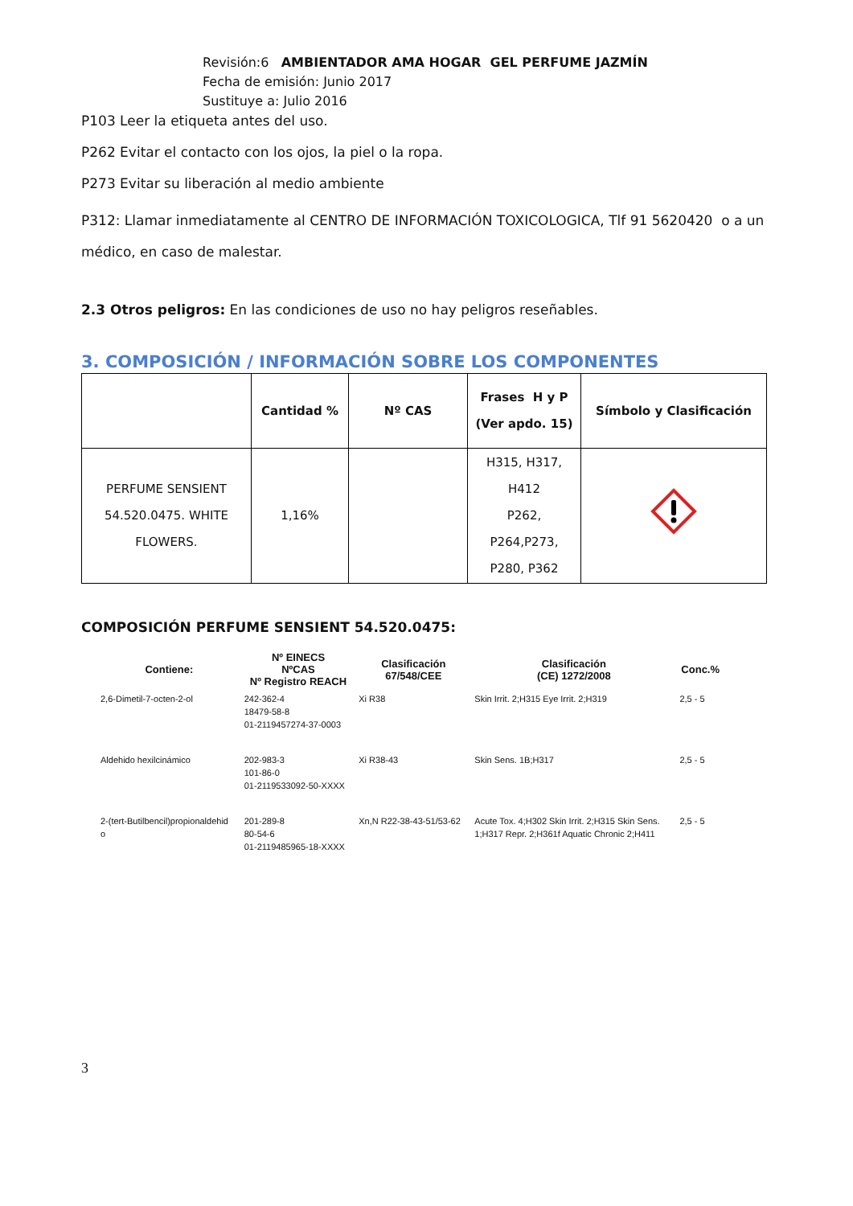Revisión:6 AMBIENTADOR AMA HOGAR GEL PERFUME JAZMÍN
Fecha de emisión: Junio 2017
Sustituye a: Julio 2016
P103 Leer la etiqueta antes del uso.
P262 Evitar el contacto con los ojos, la piel o la ropa.
P273 Evitar su liberación al medio ambiente
P312: Llamar inmediatamente al CENTRO DE INFORMACIÓN TOXICOLOGICA, Tlf 91 5620420 o a un médico, en caso de malestar.
2.3 Otros peligros: En las condiciones de uso no hay peligros reseñables.
3. COMPOSICIÓN / INFORMACIÓN SOBRE LOS COMPONENTES
| | Cantidad % | Nº CAS | Frases H y P (Ver apdo. 15) | Símbolo y Clasificación |
| --- | --- | --- | --- | --- |
| PERFUME SENSIENT 54.520.0475. WHITE FLOWERS. | 1,16% | | H315, H317, H412 P262, P264,P273, P280, P362 | |
COMPOSICIÓN PERFUME SENSIENT 54.520.0475:
| Contiene: | Nº EINECS NºCAS Nº Registro REACH | Clasificación 67/548/CEE | Clasificación (CE) 1272/2008 | Conc.% |
| --- | --- | --- | --- | --- |
| 2,6-Dimetil-7-octen-2-ol | 242-362-4 18479-58-8 01-2119457274-37-0003 | Xi R38 | Skin Irrit. 2;H315 Eye Irrit. 2;H319 | 2,5 - 5 |
| Aldehido hexilcinámico | 202-983-3 101-86-0 01-2119533092-50-XXXX | Xi R38-43 | Skin Sens. 1B;H317 | 2,5 - 5 |
| 2-(tert-Butilbencil)propionaldehid o | 201-289-8 80-54-6 01-2119485965-18-XXXX | Xn,N R22-38-43-51/53-62 | Acute Tox. 4;H302 Skin Irrit. 2;H315 Skin Sens. 1;H317 Repr. 2;H361f Aquatic Chronic 2;H411 | 2,5 - 5 |
3